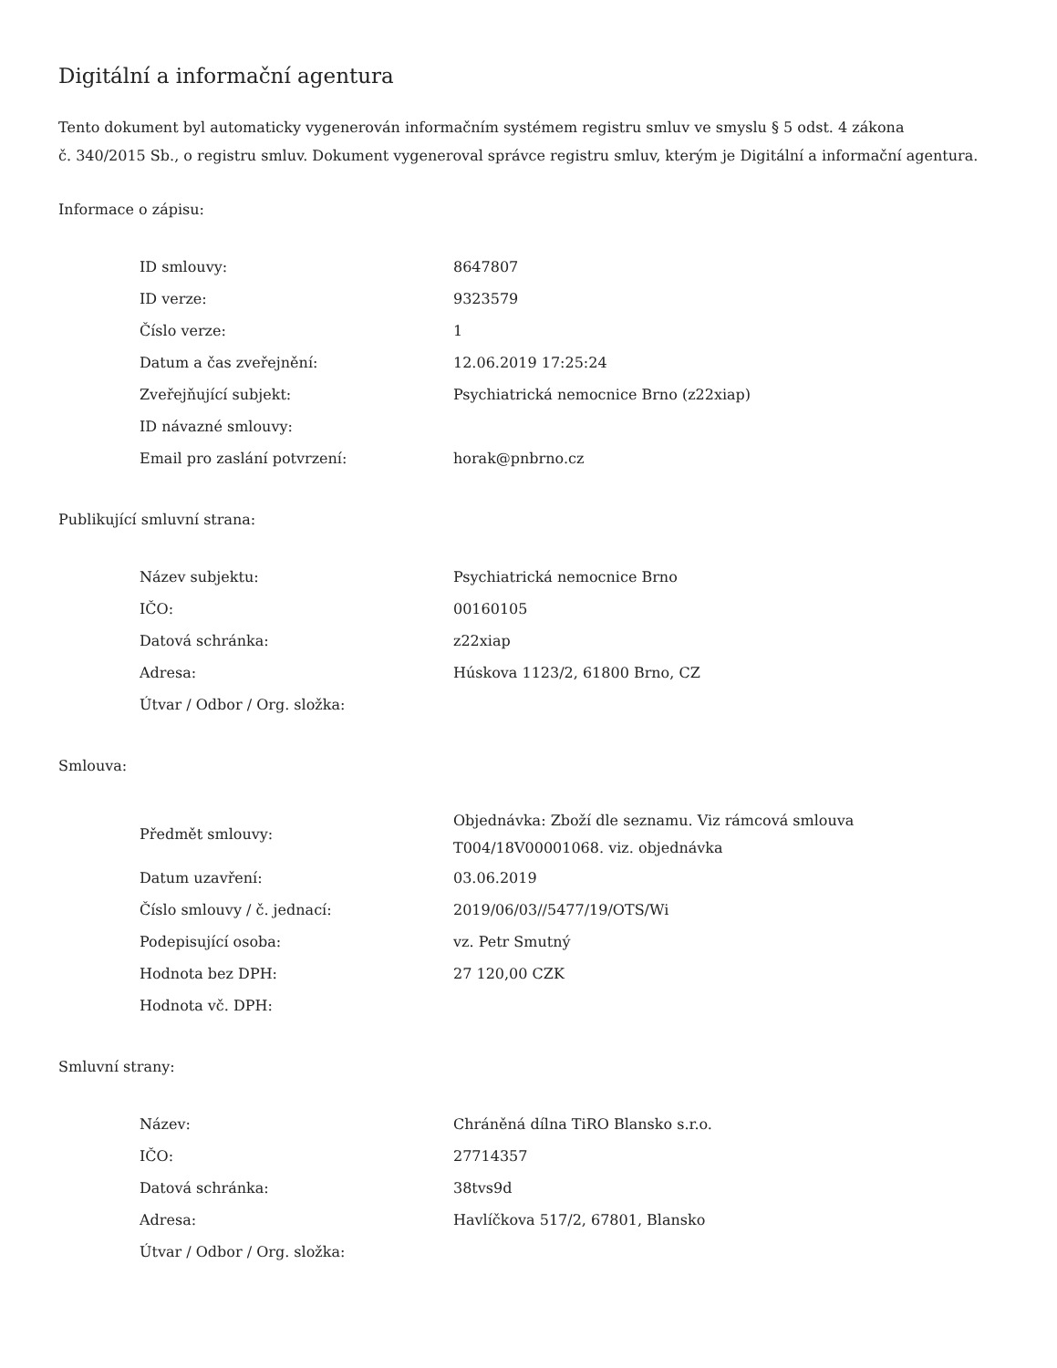Digitální a informační agentura
Tento dokument byl automaticky vygenerován informačním systémem registru smluv ve smyslu § 5 odst. 4 zákona
č. 340/2015 Sb., o registru smluv. Dokument vygeneroval správce registru smluv, kterým je Digitální a informační agentura.
Informace o zápisu:
| ID smlouvy: | 8647807 |
| ID verze: | 9323579 |
| Číslo verze: | 1 |
| Datum a čas zveřejnění: | 12.06.2019 17:25:24 |
| Zveřejňující subjekt: | Psychiatrická nemocnice Brno (z22xiap) |
| ID návazné smlouvy: | |
| Email pro zaslání potvrzení: | horak@pnbrno.cz |
Publikující smluvní strana:
| Název subjektu: | Psychiatrická nemocnice Brno |
| IČO: | 00160105 |
| Datová schránka: | z22xiap |
| Adresa: | Húskova 1123/2, 61800 Brno, CZ |
| Útvar / Odbor / Org. složka: | |
Smlouva:
| Předmět smlouvy: | Objednávka: Zboží dle seznamu. Viz rámcová smlouva T004/18V00001068. viz. objednávka |
| Datum uzavření: | 03.06.2019 |
| Číslo smlouvy / č. jednací: | 2019/06/03//5477/19/OTS/Wi |
| Podepisující osoba: | vz. Petr Smutný |
| Hodnota bez DPH: | 27 120,00 CZK |
| Hodnota vč. DPH: | |
Smluvní strany:
| Název: | Chráněná dílna TiRO Blansko s.r.o. |
| IČO: | 27714357 |
| Datová schránka: | 38tvs9d |
| Adresa: | Havlíčkova 517/2, 67801, Blansko |
| Útvar / Odbor / Org. složka: | |